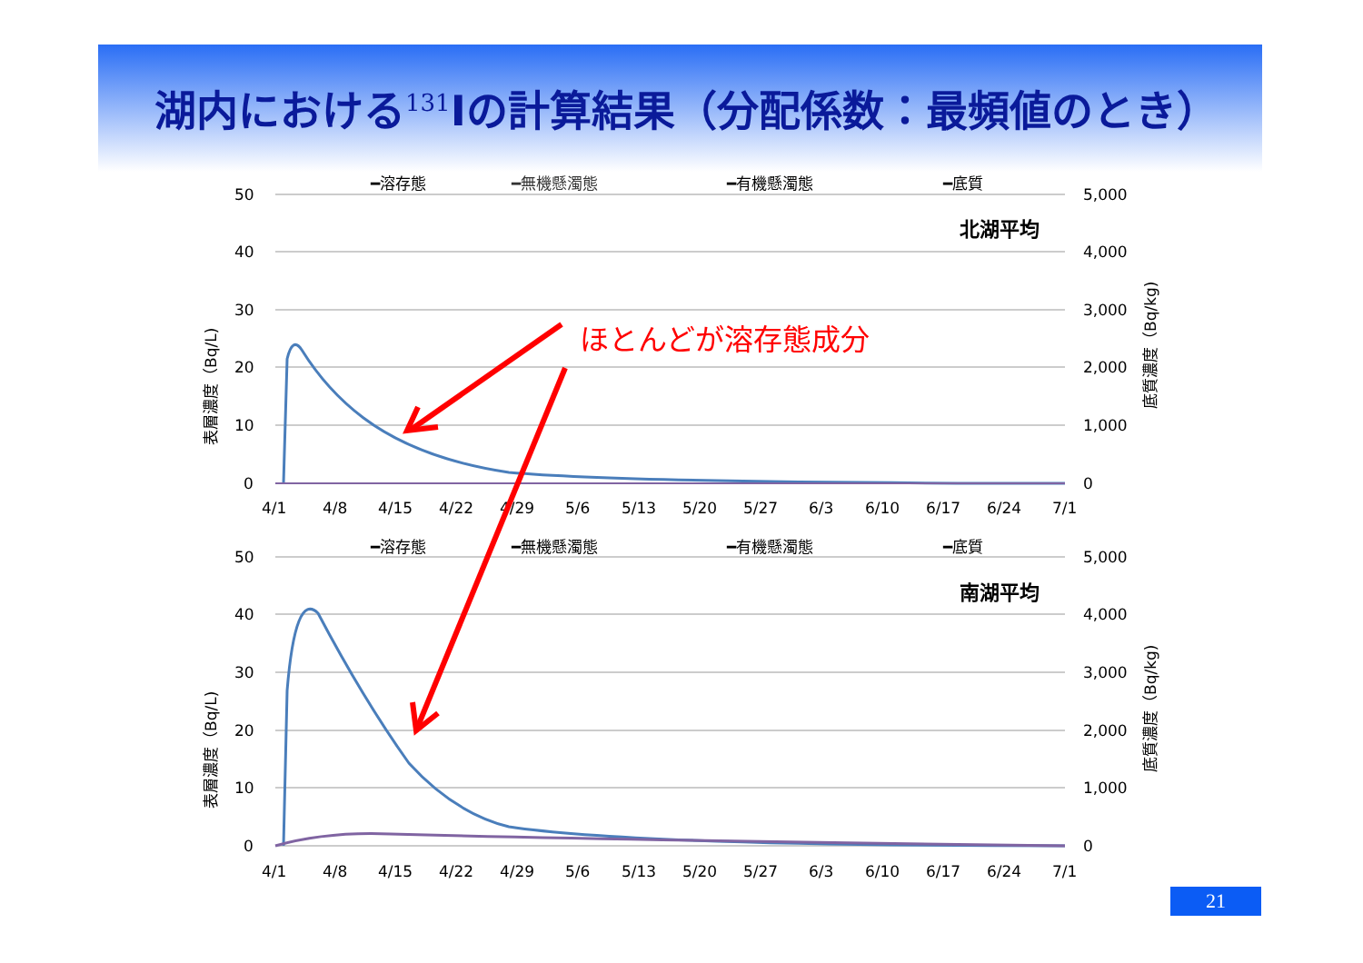湖内における<sup>131</sup>Iの計算結果（分配係数：最頻値のとき）
━溶存態
━無機懸濁態
━有機懸濁態
━底質
50
40
30
20
10
0
5,000
4,000
3,000
2,000
1,000
0
北湖平均
4/1
4/8
4/15
4/22
4/29
5/6
5/13
5/20
5/27
6/3
6/10
6/17
6/24
7/1
表層濃度（Bq/L)
底質濃度（Bq/kg)
━溶存態
━無機懸濁態
━有機懸濁態
━底質
50
40
30
20
10
0
5,000
4,000
3,000
2,000
1,000
0
南湖平均
4/1
4/8
4/15
4/22
4/29
5/6
5/13
5/20
5/27
6/3
6/10
6/17
6/24
7/1
表層濃度（Bq/L)
底質濃度（Bq/kg)
ほとんどが溶存態成分
21